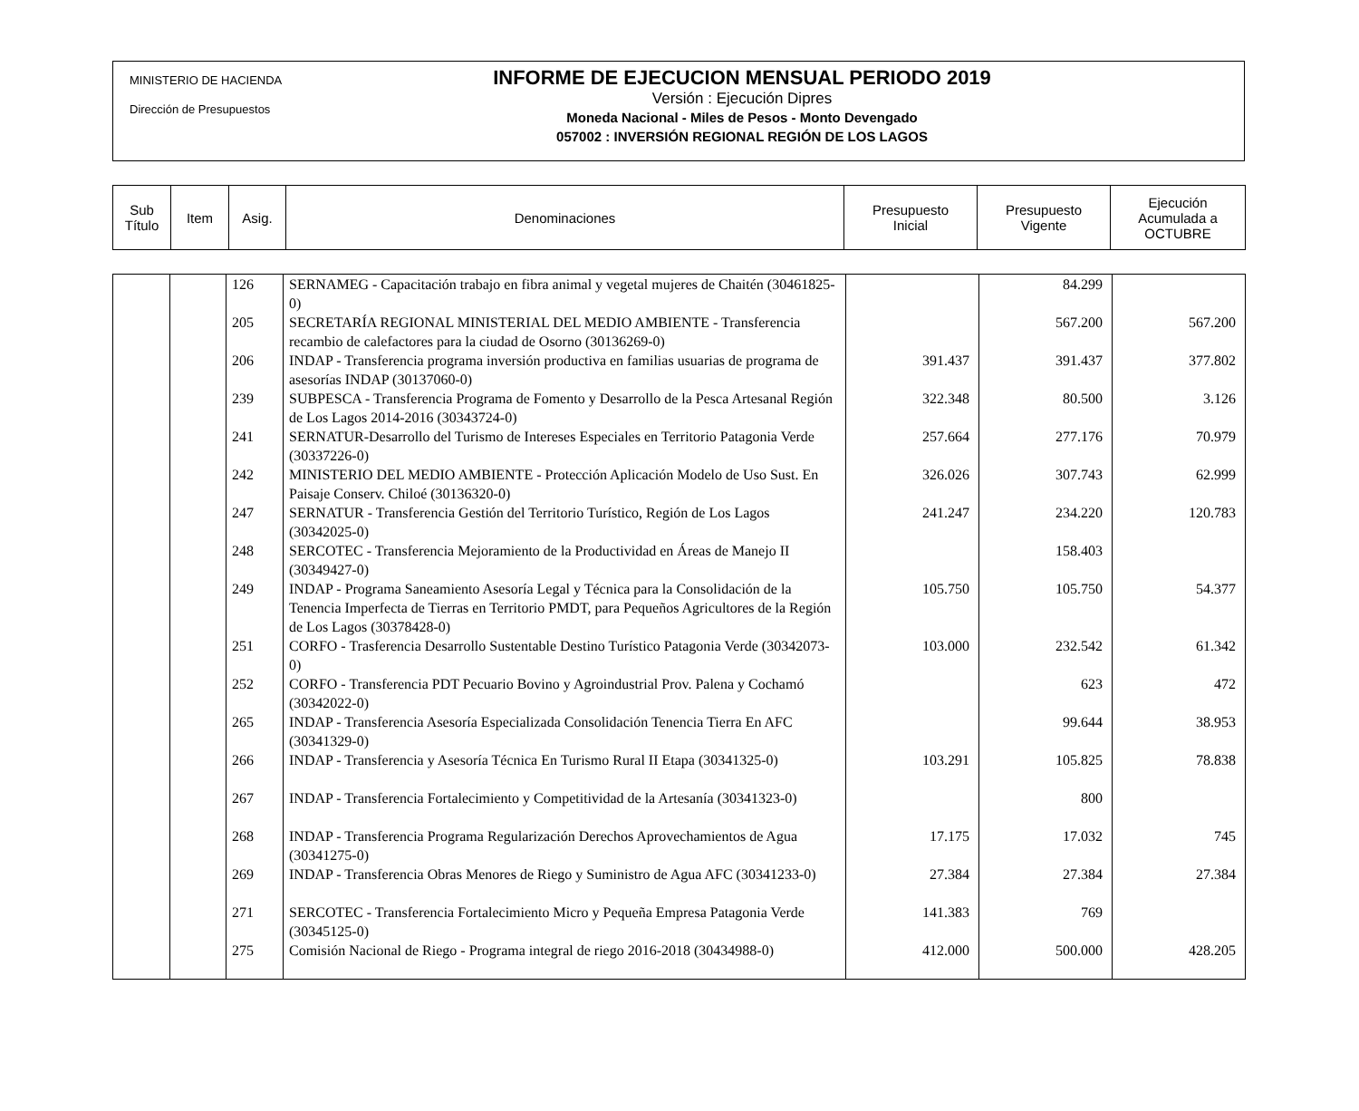MINISTERIO DE HACIENDA
Dirección de Presupuestos
INFORME DE EJECUCION MENSUAL PERIODO 2019
Versión : Ejecución Dipres
Moneda Nacional - Miles de Pesos - Monto Devengado
057002 : INVERSIÓN REGIONAL REGIÓN DE LOS LAGOS
| Sub Título | Item | Asig. | Denominaciones | Presupuesto Inicial | Presupuesto Vigente | Ejecución Acumulada a OCTUBRE |
| | | 126 | SERNAMEG - Capacitación trabajo en fibra animal y vegetal mujeres de Chaitén (30461825-0) | | 84.299 | |
| | | 205 | SECRETARÍA REGIONAL MINISTERIAL DEL MEDIO AMBIENTE - Transferencia recambio de calefactores para la ciudad de Osorno (30136269-0) | | 567.200 | 567.200 |
| | | 206 | INDAP - Transferencia programa inversión productiva en familias usuarias de programa de asesorías INDAP (30137060-0) | 391.437 | 391.437 | 377.802 |
| | | 239 | SUBPESCA - Transferencia Programa de Fomento y Desarrollo de la Pesca Artesanal Región de Los Lagos 2014-2016 (30343724-0) | 322.348 | 80.500 | 3.126 |
| | | 241 | SERNATUR-Desarrollo del Turismo de Intereses Especiales en Territorio Patagonia Verde (30337226-0) | 257.664 | 277.176 | 70.979 |
| | | 242 | MINISTERIO DEL MEDIO AMBIENTE - Protección Aplicación Modelo de Uso Sust. En Paisaje Conserv. Chiloé (30136320-0) | 326.026 | 307.743 | 62.999 |
| | | 247 | SERNATUR - Transferencia Gestión del Territorio Turístico, Región de Los Lagos (30342025-0) | 241.247 | 234.220 | 120.783 |
| | | 248 | SERCOTEC - Transferencia Mejoramiento de la Productividad en Áreas de Manejo II (30349427-0) | | 158.403 | |
| | | 249 | INDAP - Programa Saneamiento Asesoría Legal y Técnica para la Consolidación de la Tenencia Imperfecta de Tierras en Territorio PMDT, para Pequeños Agricultores de la Región de Los Lagos (30378428-0) | 105.750 | 105.750 | 54.377 |
| | | 251 | CORFO - Trasferencia Desarrollo Sustentable Destino Turístico Patagonia Verde (30342073-0) | 103.000 | 232.542 | 61.342 |
| | | 252 | CORFO - Transferencia PDT Pecuario Bovino y Agroindustrial Prov. Palena y Cochamó (30342022-0) | | 623 | 472 |
| | | 265 | INDAP - Transferencia Asesoría Especializada Consolidación Tenencia Tierra En AFC (30341329-0) | | 99.644 | 38.953 |
| | | 266 | INDAP - Transferencia y Asesoría Técnica En Turismo Rural II Etapa (30341325-0) | 103.291 | 105.825 | 78.838 |
| | | 267 | INDAP - Transferencia Fortalecimiento y Competitividad de la Artesanía (30341323-0) | | 800 | |
| | | 268 | INDAP - Transferencia Programa Regularización Derechos Aprovechamientos de Agua (30341275-0) | 17.175 | 17.032 | 745 |
| | | 269 | INDAP - Transferencia Obras Menores de Riego y Suministro de Agua AFC (30341233-0) | 27.384 | 27.384 | 27.384 |
| | | 271 | SERCOTEC - Transferencia Fortalecimiento Micro y Pequeña Empresa Patagonia Verde (30345125-0) | 141.383 | 769 | |
| | | 275 | Comisión Nacional de Riego - Programa integral de riego 2016-2018 (30434988-0) | 412.000 | 500.000 | 428.205 |